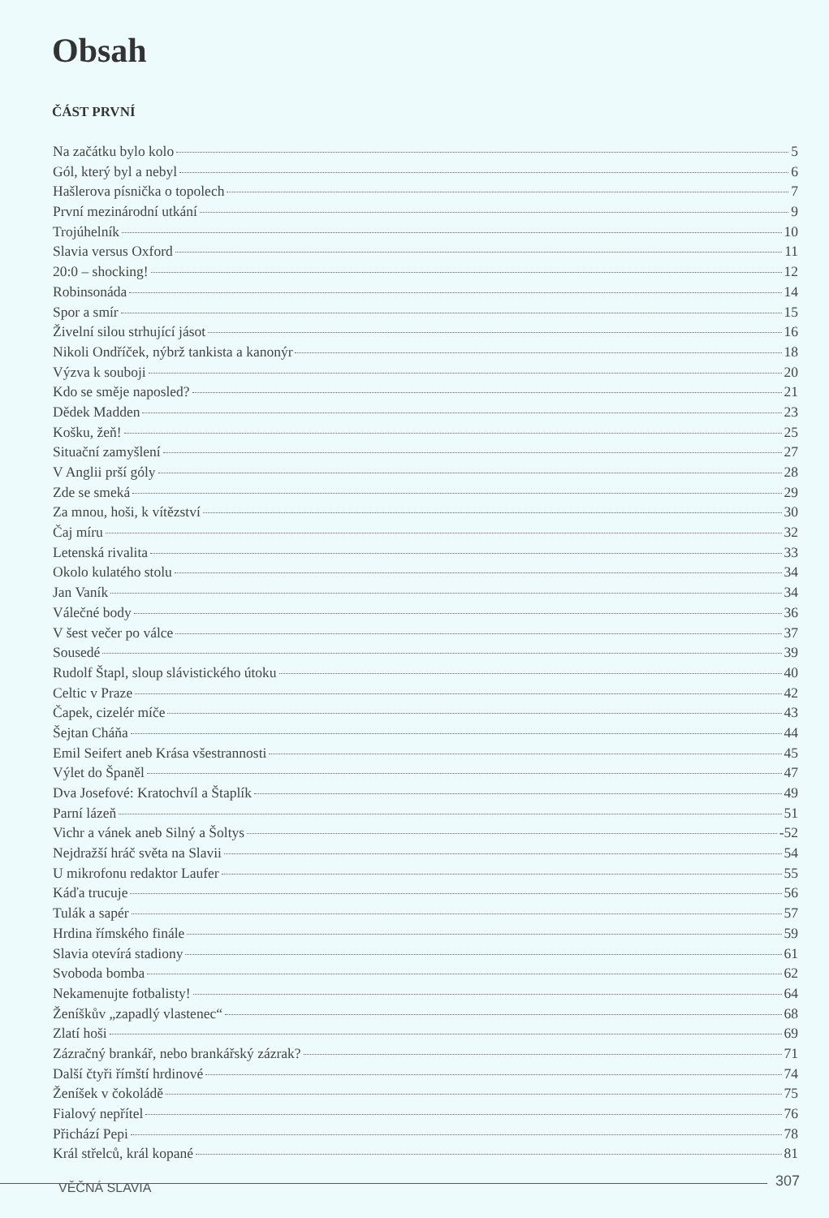Obsah
ČÁST PRVNÍ
Na začátku bylo kolo 5
Gól, který byl a nebyl 6
Hašlerova písnička o topolech 7
První mezinárodní utkání 9
Trojúhelník 10
Slavia versus Oxford 11
20:0 – shocking! 12
Robinsonáda 14
Spor a smír 15
Živelní silou strhující jásot 16
Nikoli Ondříček, nýbrž tankista a kanonýr 18
Výzva k souboji 20
Kdo se směje naposled? 21
Dědek Madden 23
Košku, žeň! 25
Situační zamyšlení 27
V Anglii prší góly 28
Zde se smeká 29
Za mnou, hoši, k vítězství 30
Čaj míru 32
Letenská rivalita 33
Okolo kulatého stolu 34
Jan Vaník 34
Válečné body 36
V šest večer po válce 37
Sousedé 39
Rudolf Štapl, sloup slávistického útoku 40
Celtic v Praze 42
Čapek, cizelér míče 43
Šejtan Cháňa 44
Emil Seifert aneb Krása všestrannosti 45
Výlet do Španěl 47
Dva Josefové: Kratochvíl a Štaplík 49
Parní lázeň 51
Vichr a vánek aneb Silný a Šoltys -52
Nejdražší hráč světa na Slavii 54
U mikrofonu redaktor Laufer 55
Káďa trucuje 56
Tulák a sapér 57
Hrdina římského finále 59
Slavia otevírá stadiony 61
Svoboda bomba 62
Nekamenujte fotbalisty! 64
Ženíškův „zapadlý vlastenec“ 68
Zlatí hoši 69
Zázračný brankář, nebo brankářský zázrak? 71
Další čtyři římští hrdinové 74
Ženíšek v čokoládě 75
Fialový nepřítel 76
Přichází Pepi 78
Král střelců, král kopané 81
VĚČNÁ SLAVIA 307